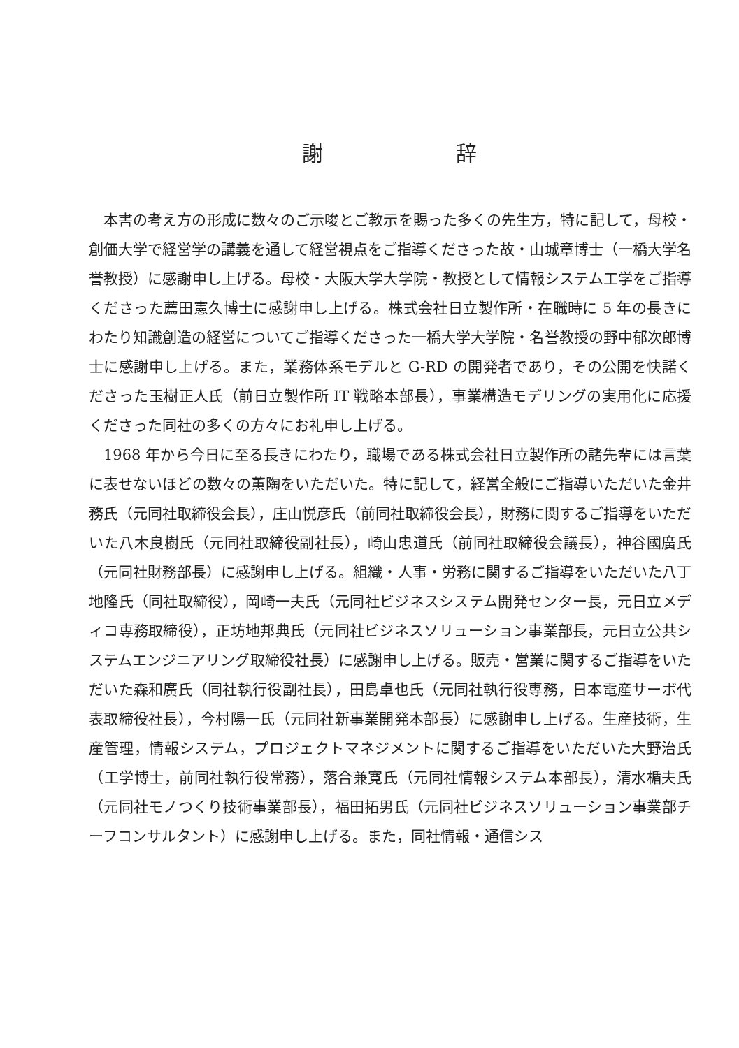謝 辞
本書の考え方の形成に数々のご示唆とご教示を賜った多くの先生方，特に記して，母校・創価大学で経営学の講義を通して経営視点をご指導くださった故・山城章博士（一橋大学名誉教授）に感謝申し上げる。母校・大阪大学大学院・教授として情報システム工学をご指導くださった薦田憲久博士に感謝申し上げる。株式会社日立製作所・在職時に 5 年の長きにわたり知識創造の経営についてご指導くださった一橋大学大学院・名誉教授の野中郁次郎博士に感謝申し上げる。また，業務体系モデルと G-RD の開発者であり，その公開を快諾くださった玉樹正人氏（前日立製作所 IT 戦略本部長），事業構造モデリングの実用化に応援くださった同社の多くの方々にお礼申し上げる。
1968 年から今日に至る長きにわたり，職場である株式会社日立製作所の諸先輩には言葉に表せないほどの数々の薫陶をいただいた。特に記して，経営全般にご指導いただいた金井務氏（元同社取締役会長），庄山悦彦氏（前同社取締役会長），財務に関するご指導をいただいた八木良樹氏（元同社取締役副社長），崎山忠道氏（前同社取締役会議長），神谷國廣氏（元同社財務部長）に感謝申し上げる。組織・人事・労務に関するご指導をいただいた八丁地隆氏（同社取締役），岡崎一夫氏（元同社ビジネスシステム開発センター長，元日立メディコ専務取締役），正坊地邦典氏（元同社ビジネスソリューション事業部長，元日立公共システムエンジニアリング取締役社長）に感謝申し上げる。販売・営業に関するご指導をいただいた森和廣氏（同社執行役副社長），田島卓也氏（元同社執行役専務，日本電産サーボ代表取締役社長），今村陽一氏（元同社新事業開発本部長）に感謝申し上げる。生産技術，生産管理，情報システム，プロジェクトマネジメントに関するご指導をいただいた大野治氏（工学博士，前同社執行役常務），落合兼寛氏（元同社情報システム本部長），清水楯夫氏（元同社モノつくり技術事業部長），福田拓男氏（元同社ビジネスソリューション事業部チーフコンサルタント）に感謝申し上げる。また，同社情報・通信シス